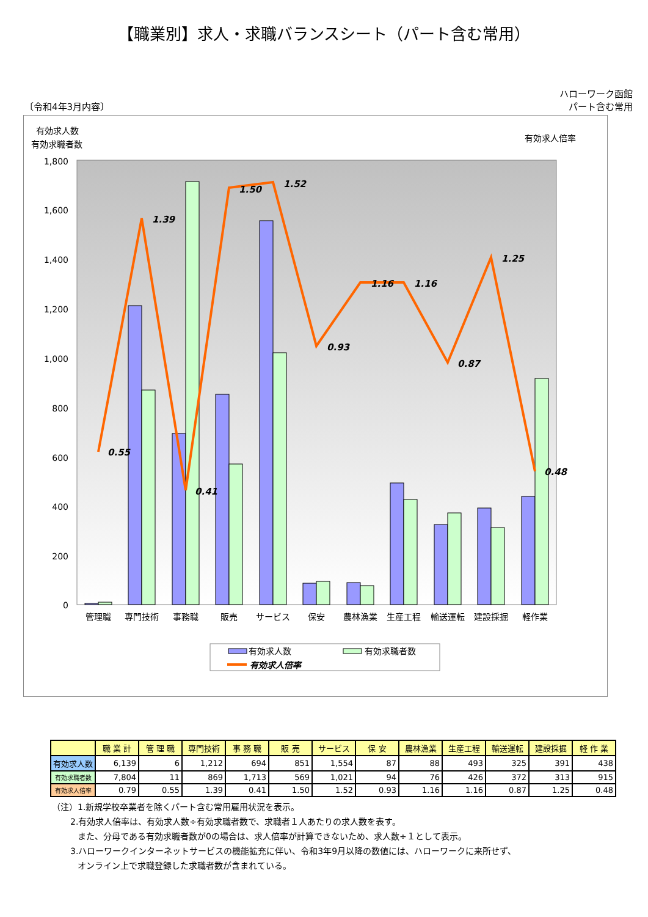【職業別】求人・求職バランスシート（パート含む常用）
〔令和4年3月内容〕
ハローワーク函館
パート含む常用
有効求人数
有効求職者数
有効求人倍率
1,800
1,600
1,400
1,200
1,000
800
600
400
200
0
0.55
1.39
0.41
1.50
1.52
0.93
1.16
1.16
0.87
1.25
0.48
管理職
専門技術
事務職
販売
サービス
保安
農林漁業
生産工程
輸送運転
建設採掘
軽作業
有効求人数
有効求職者数
有効求人倍率
| | 職 業 計 | 管 理 職 | 専門技術 | 事 務 職 | 販 売 | サービス | 保 安 | 農林漁業 | 生産工程 | 輸送運転 | 建設採掘 | 軽 作 業 |
| --- | --- | --- | --- | --- | --- | --- | --- | --- | --- | --- | --- | --- |
| 有効求人数 | 6,139 | 6 | 1,212 | 694 | 851 | 1,554 | 87 | 88 | 493 | 325 | 391 | 438 |
| 有効求職者数 | 7,804 | 11 | 869 | 1,713 | 569 | 1,021 | 94 | 76 | 426 | 372 | 313 | 915 |
| 有効求人倍率 | 0.79 | 0.55 | 1.39 | 0.41 | 1.50 | 1.52 | 0.93 | 1.16 | 1.16 | 0.87 | 1.25 | 0.48 |
（注）1.新規学校卒業者を除くパート含む常用雇用状況を表示。
2.有効求人倍率は、有効求人数÷有効求職者数で、求職者１人あたりの求人数を表す。
また、分母である有効求職者数が0の場合は、求人倍率が計算できないため、求人数÷１として表示。
3.ハローワークインターネットサービスの機能拡充に伴い、令和3年9月以降の数値には、ハローワークに来所せず、
オンライン上で求職登録した求職者数が含まれている。